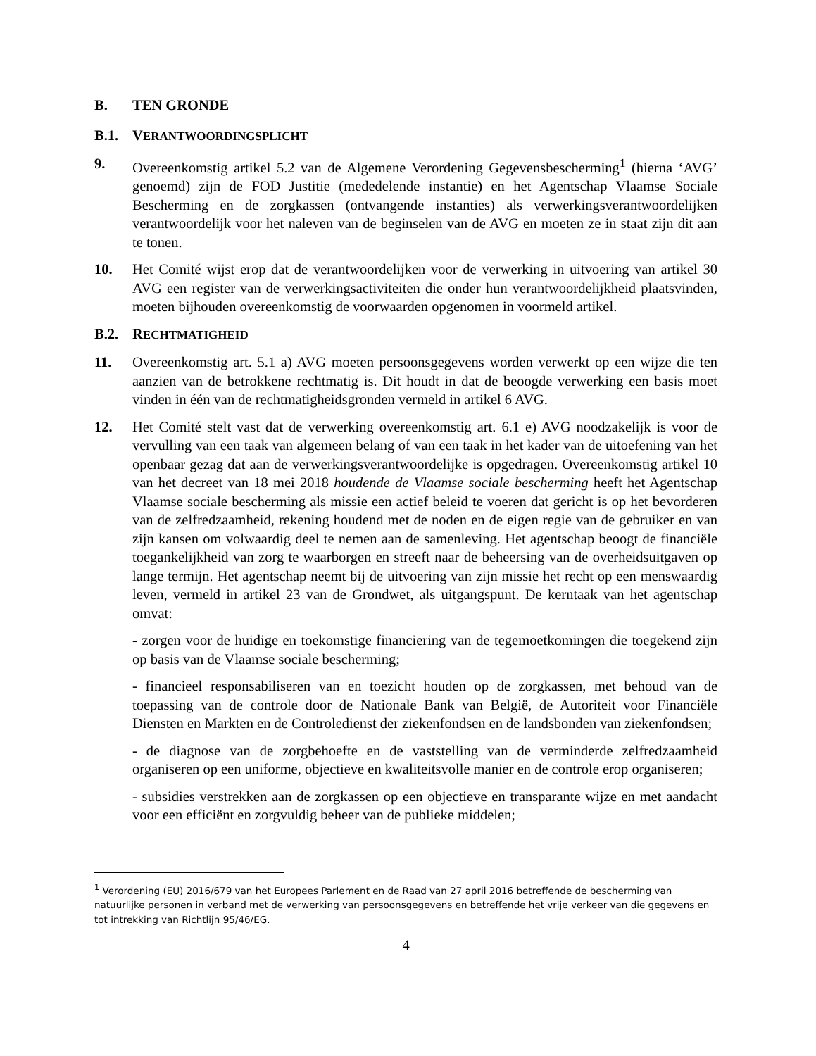B. TEN GRONDE
B.1. VERANTWOORDINGSPLICHT
9. Overeenkomstig artikel 5.2 van de Algemene Verordening Gegevensbescherming<sup>1</sup> (hierna ‘AVG’ genoemd) zijn de FOD Justitie (mededelende instantie) en het Agentschap Vlaamse Sociale Bescherming en de zorgkassen (ontvangende instanties) als verwerkingsverantwoordelijken verantwoordelijk voor het naleven van de beginselen van de AVG en moeten ze in staat zijn dit aan te tonen.
10. Het Comité wijst erop dat de verantwoordelijken voor de verwerking in uitvoering van artikel 30 AVG een register van de verwerkingsactiviteiten die onder hun verantwoordelijkheid plaatsvinden, moeten bijhouden overeenkomstig de voorwaarden opgenomen in voormeld artikel.
B.2. RECHTMATIGHEID
11. Overeenkomstig art. 5.1 a) AVG moeten persoonsgegevens worden verwerkt op een wijze die ten aanzien van de betrokkene rechtmatig is. Dit houdt in dat de beoogde verwerking een basis moet vinden in één van de rechtmatigheidsgronden vermeld in artikel 6 AVG.
12. Het Comité stelt vast dat de verwerking overeenkomstig art. 6.1 e) AVG noodzakelijk is voor de vervulling van een taak van algemeen belang of van een taak in het kader van de uitoefening van het openbaar gezag dat aan de verwerkingsverantwoordelijke is opgedragen. Overeenkomstig artikel 10 van het decreet van 18 mei 2018 houdende de Vlaamse sociale bescherming heeft het Agentschap Vlaamse sociale bescherming als missie een actief beleid te voeren dat gericht is op het bevorderen van de zelfredzaamheid, rekening houdend met de noden en de eigen regie van de gebruiker en van zijn kansen om volwaardig deel te nemen aan de samenleving. Het agentschap beoogt de financiële toegankelijkheid van zorg te waarborgen en streeft naar de beheersing van de overheidsuitgaven op lange termijn. Het agentschap neemt bij de uitvoering van zijn missie het recht op een menswaardig leven, vermeld in artikel 23 van de Grondwet, als uitgangspunt. De kerntaak van het agentschap omvat:
- zorgen voor de huidige en toekomstige financiering van de tegemoetkomingen die toegekend zijn op basis van de Vlaamse sociale bescherming;
- financieel responsabiliseren van en toezicht houden op de zorgkassen, met behoud van de toepassing van de controle door de Nationale Bank van België, de Autoriteit voor Financiële Diensten en Markten en de Controledienst der ziekenfondsen en de landsbonden van ziekenfondsen;
- de diagnose van de zorgbehoefte en de vaststelling van de verminderde zelfredzaamheid organiseren op een uniforme, objectieve en kwaliteitsvolle manier en de controle erop organiseren;
- subsidies verstrekken aan de zorgkassen op een objectieve en transparante wijze en met aandacht voor een efficiënt en zorgvuldig beheer van de publieke middelen;
<sup>1</sup> Verordening (EU) 2016/679 van het Europees Parlement en de Raad van 27 april 2016 betreffende de bescherming van natuurlijke personen in verband met de verwerking van persoonsgegevens en betreffende het vrije verkeer van die gegevens en tot intrekking van Richtlijn 95/46/EG.
4